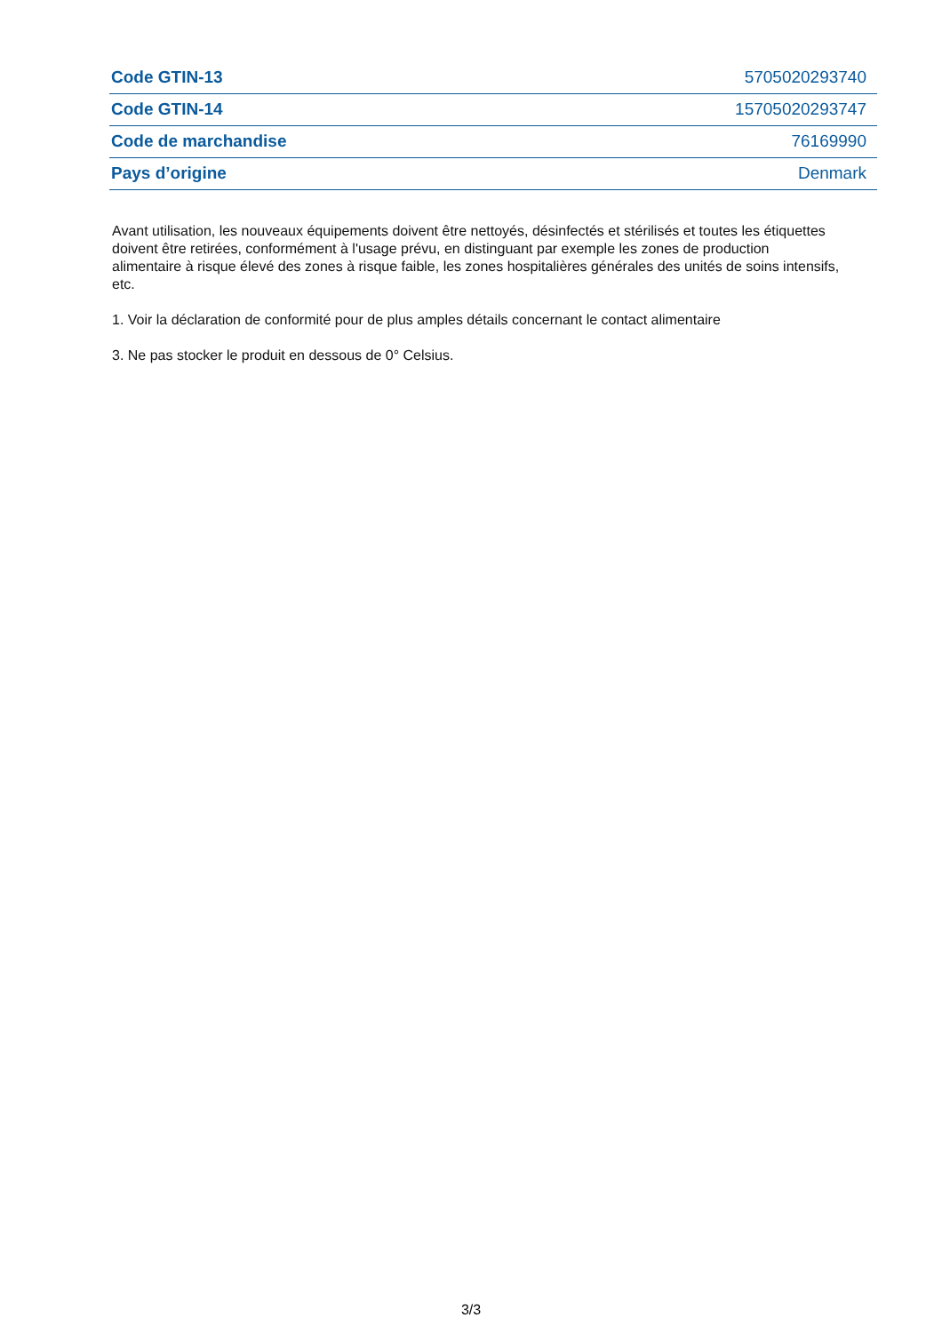| Code GTIN-13 | 5705020293740 |
| Code GTIN-14 | 15705020293747 |
| Code de marchandise | 76169990 |
| Pays d’origine | Denmark |
Avant utilisation, les nouveaux équipements doivent être nettoyés, désinfectés et stérilisés et toutes les étiquettes doivent être retirées, conformément à l'usage prévu, en distinguant par exemple les zones de production alimentaire à risque élevé des zones à risque faible, les zones hospitalières générales des unités de soins intensifs, etc.
1. Voir la déclaration de conformité pour de plus amples détails concernant le contact alimentaire
3. Ne pas stocker le produit en dessous de 0° Celsius.
3/3